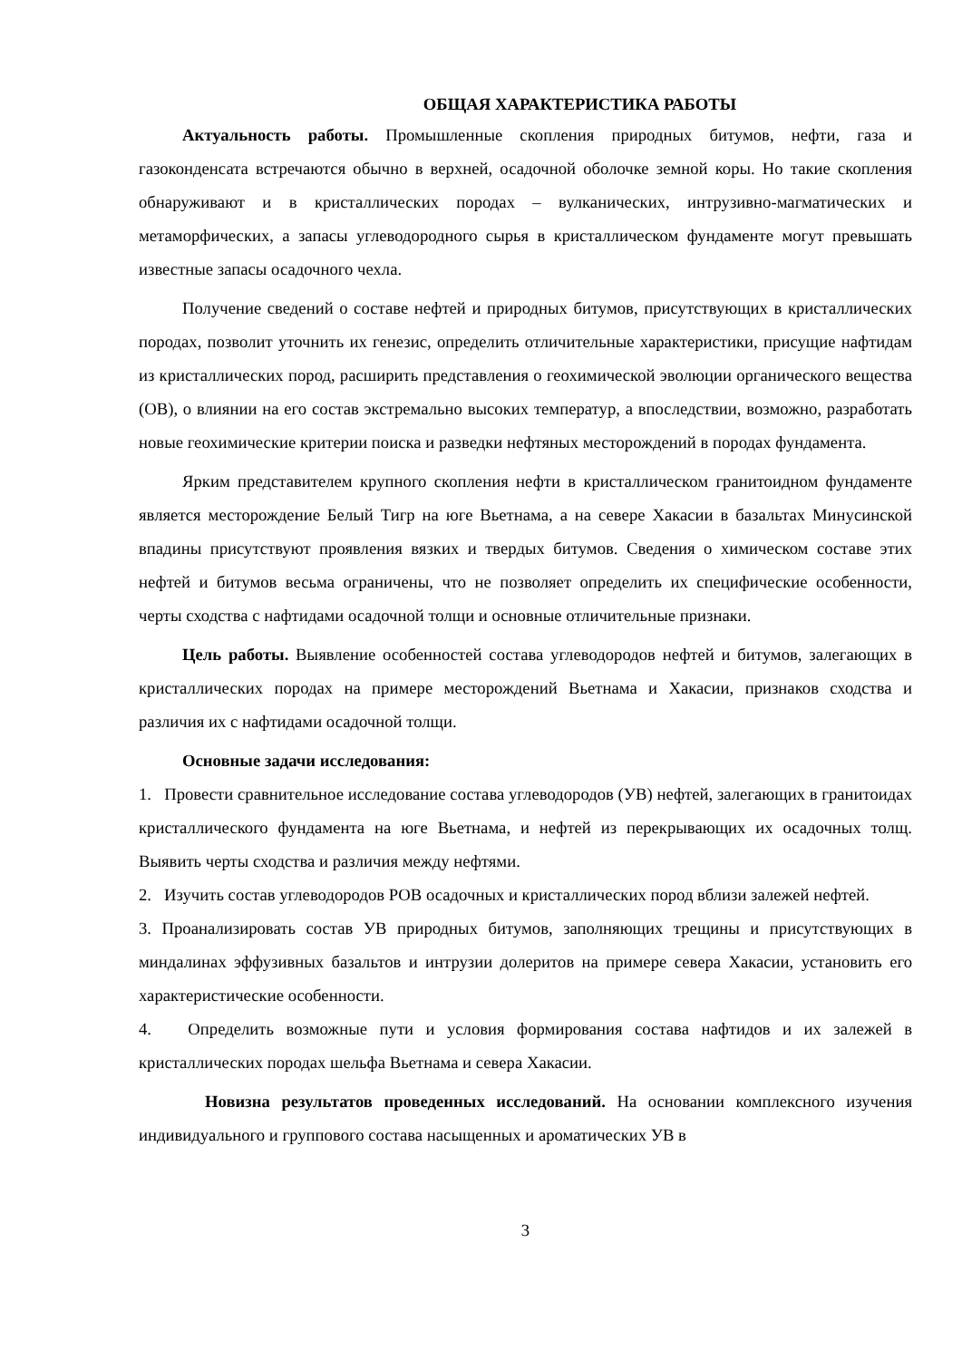ОБЩАЯ ХАРАКТЕРИСТИКА РАБОТЫ
Актуальность работы. Промышленные скопления природных битумов, нефти, газа и газоконденсата встречаются обычно в верхней, осадочной оболочке земной коры. Но такие скопления обнаруживают и в кристаллических породах – вулканических, интрузивно-магматических и метаморфических, а запасы углеводородного сырья в кристаллическом фундаменте могут превышать известные запасы осадочного чехла.
Получение сведений о составе нефтей и природных битумов, присутствующих в кристаллических породах, позволит уточнить их генезис, определить отличительные характеристики, присущие нафтидам из кристаллических пород, расширить представления о геохимической эволюции органического вещества (ОВ), о влиянии на его состав экстремально высоких температур, а впоследствии, возможно, разработать новые геохимические критерии поиска и разведки нефтяных месторождений в породах фундамента.
Ярким представителем крупного скопления нефти в кристаллическом гранитоидном фундаменте является месторождение Белый Тигр на юге Вьетнама, а на севере Хакасии в базальтах Минусинской впадины присутствуют проявления вязких и твердых битумов. Сведения о химическом составе этих нефтей и битумов весьма ограничены, что не позволяет определить их специфические особенности, черты сходства с нафтидами осадочной толщи и основные отличительные признаки.
Цель работы. Выявление особенностей состава углеводородов нефтей и битумов, залегающих в кристаллических породах на примере месторождений Вьетнама и Хакасии, признаков сходства и различия их с нафтидами осадочной толщи.
Основные задачи исследования:
1. Провести сравнительное исследование состава углеводородов (УВ) нефтей, залегающих в гранитоидах кристаллического фундамента на юге Вьетнама, и нефтей из перекрывающих их осадочных толщ. Выявить черты сходства и различия между нефтями.
2. Изучить состав углеводородов РОВ осадочных и кристаллических пород вблизи залежей нефтей.
3. Проанализировать состав УВ природных битумов, заполняющих трещины и присутствующих в миндалинах эффузивных базальтов и интрузии долеритов на примере севера Хакасии, установить его характеристические особенности.
4. Определить возможные пути и условия формирования состава нафтидов и их залежей в кристаллических породах шельфа Вьетнама и севера Хакасии.
Новизна результатов проведенных исследований. На основании комплексного изучения индивидуального и группового состава насыщенных и ароматических УВ в
3